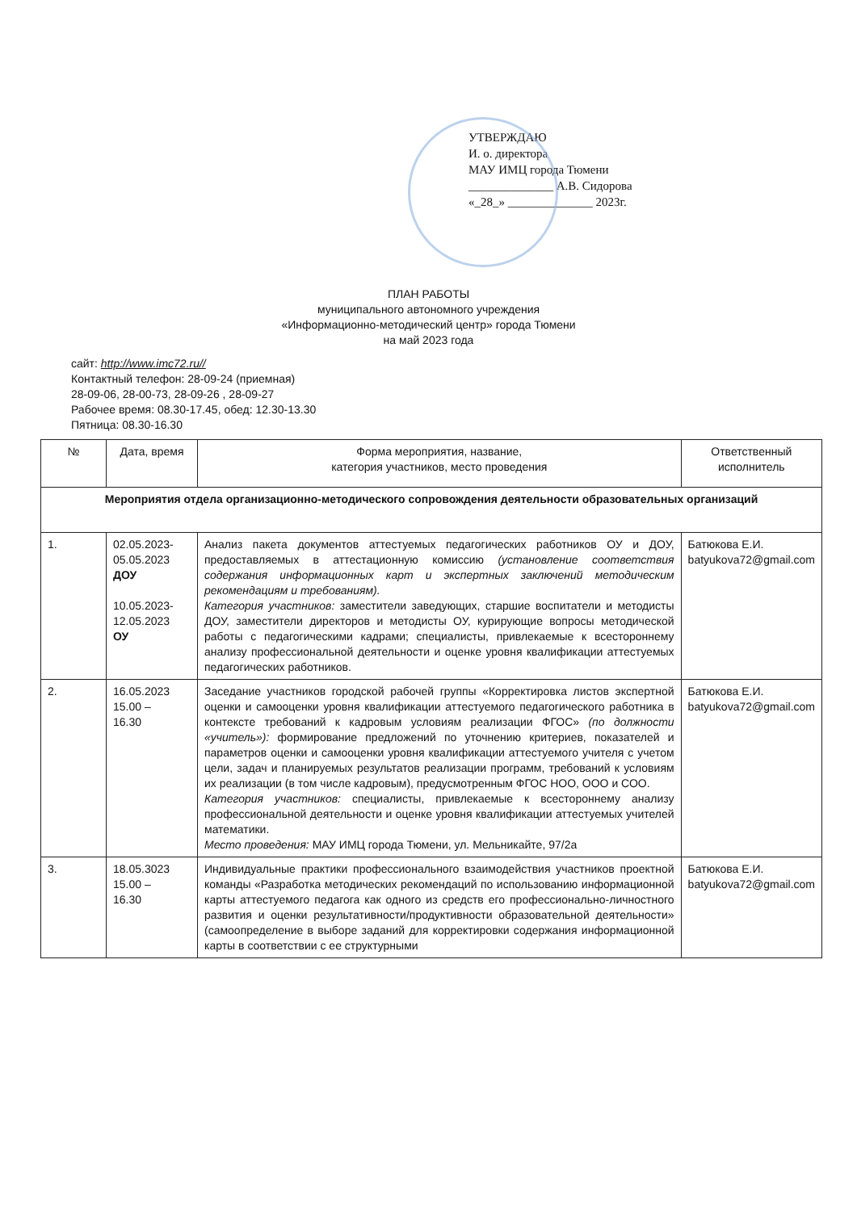УТВЕРЖДАЮ
И. о. директора
МАУ ИМЦ города Тюмени
______________ А.В. Сидорова
«_28_» ______________ 2023г.
ПЛАН РАБОТЫ
муниципального автономного учреждения
«Информационно-методический центр» города Тюмени
на май 2023 года
сайт: http://www.imc72.ru//
Контактный телефон: 28-09-24 (приемная)
28-09-06, 28-00-73, 28-09-26 , 28-09-27
Рабочее время: 08.30-17.45, обед: 12.30-13.30
Пятница: 08.30-16.30
| № | Дата, время | Форма мероприятия, название, категория участников, место проведения | Ответственный исполнитель |
| --- | --- | --- | --- |
| Мероприятия отдела организационно-методического сопровождения деятельности образовательных организаций | | | |
| 1. | 02.05.2023- 05.05.2023 ДОУ 10.05.2023- 12.05.2023 ОУ | Анализ пакета документов аттестуемых педагогических работников ОУ и ДОУ, предоставляемых в аттестационную комиссию (установление соответствия содержания информационных карт и экспертных заключений методическим рекомендациям и требованиям). Категория участников: заместители заведующих, старшие воспитатели и методисты ДОУ, заместители директоров и методисты ОУ, курирующие вопросы методической работы с педагогическими кадрами; специалисты, привлекаемые к всестороннему анализу профессиональной деятельности и оценке уровня квалификации аттестуемых педагогических работников. | Батюкова Е.И. batyukova72@gmail.com |
| 2. | 16.05.2023 15.00 – 16.30 | Заседание участников городской рабочей группы «Корректировка листов экспертной оценки и самооценки уровня квалификации аттестуемого педагогического работника в контексте требований к кадровым условиям реализации ФГОС» (по должности «учитель»): формирование предложений по уточнению критериев, показателей и параметров оценки и самооценки уровня квалификации аттестуемого учителя с учетом цели, задач и планируемых результатов реализации программ, требований к условиям их реализации (в том числе кадровым), предусмотренным ФГОС НОО, ООО и СОО. Категория участников: специалисты, привлекаемые к всестороннему анализу профессиональной деятельности и оценке уровня квалификации аттестуемых учителей математики. Место проведения: МАУ ИМЦ города Тюмени, ул. Мельникайте, 97/2а | Батюкова Е.И. batyukova72@gmail.com |
| 3. | 18.05.3023 15.00 – 16.30 | Индивидуальные практики профессионального взаимодействия участников проектной команды «Разработка методических рекомендаций по использованию информационной карты аттестуемого педагога как одного из средств его профессионально-личностного развития и оценки результативности/продуктивности образовательной деятельности» (самоопределение в выборе заданий для корректировки содержания информационной карты в соответствии с ее структурными | Батюкова Е.И. batyukova72@gmail.com |